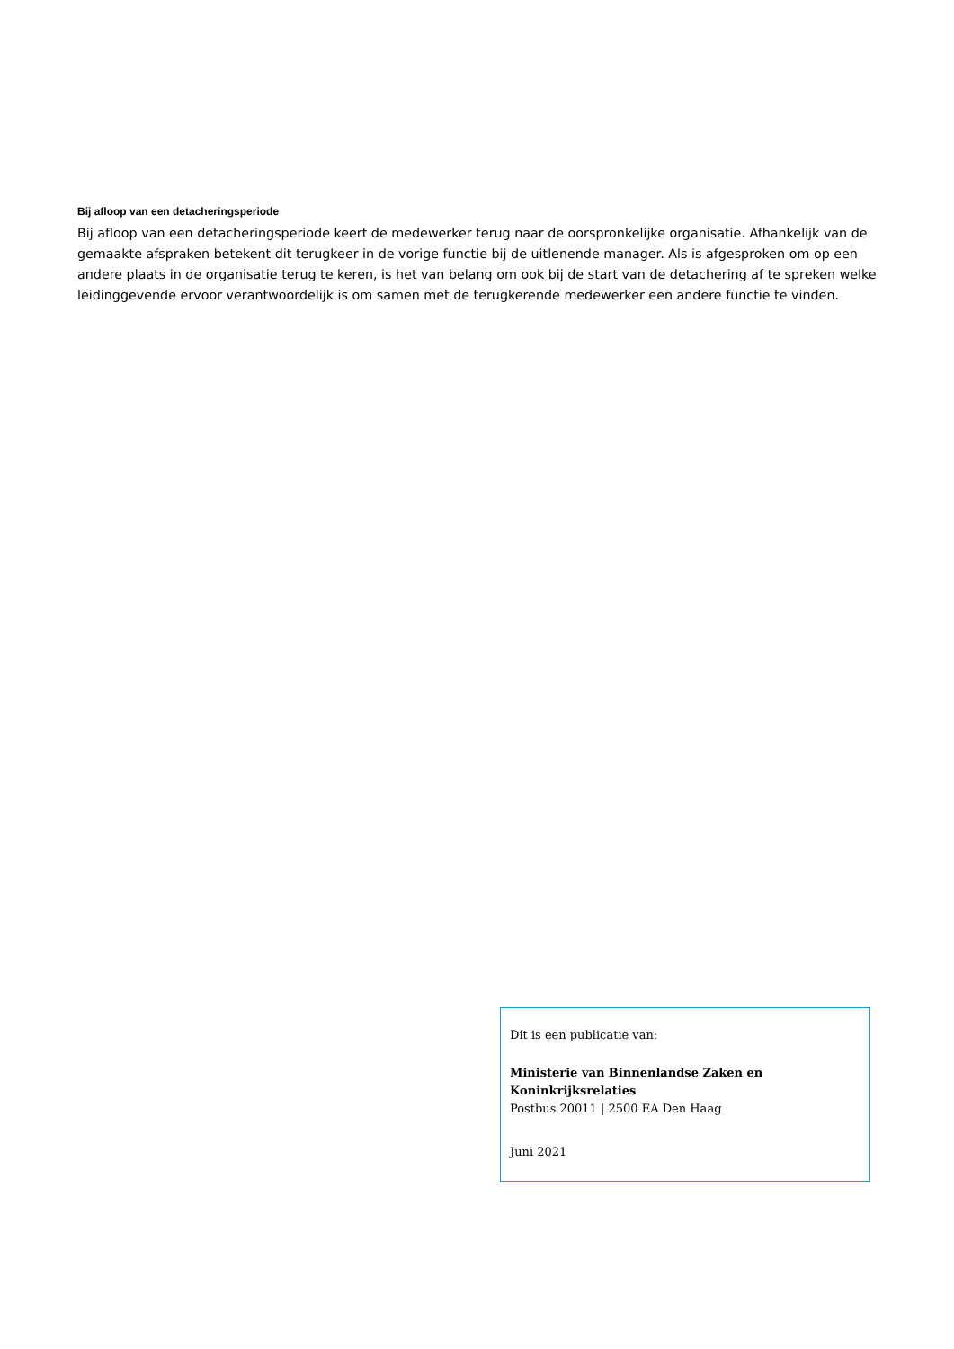Bij afloop van een detacheringsperiode
Bij afloop van een detacheringsperiode keert de medewerker terug naar de oorspronkelijke organisatie. Afhankelijk van de gemaakte afspraken betekent dit terugkeer in de vorige functie bij de uitlenende manager. Als is afgesproken om op een andere plaats in de organisatie terug te keren, is het van belang om ook bij de start van de detachering af te spreken welke leidinggevende ervoor verantwoordelijk is om samen met de terugkerende medewerker een andere functie te vinden.
Dit is een publicatie van:
Ministerie van Binnenlandse Zaken en Koninkrijksrelaties
Postbus 20011 | 2500 EA Den Haag
Juni 2021